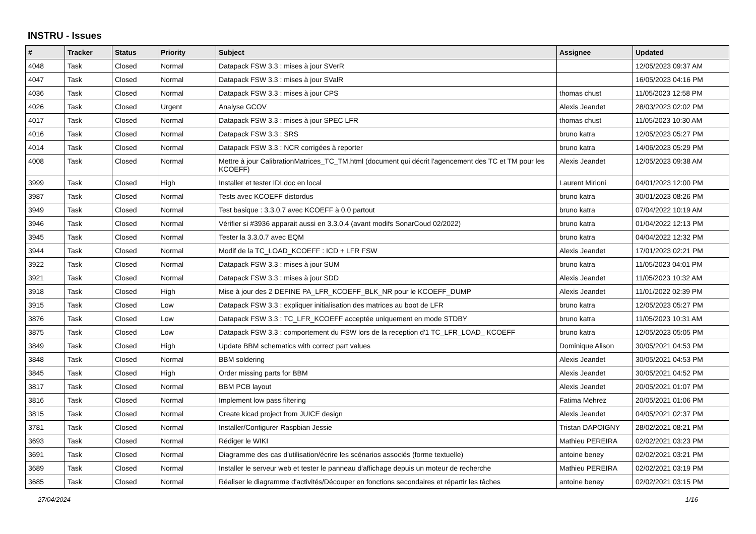INSTRU - Issues
| # | Tracker | Status | Priority | Subject | Assignee | Updated |
| --- | --- | --- | --- | --- | --- | --- |
| 4048 | Task | Closed | Normal | Datapack FSW 3.3 : mises à jour SVerR | | 12/05/2023 09:37 AM |
| 4047 | Task | Closed | Normal | Datapack FSW 3.3 : mises à jour SValR | | 16/05/2023 04:16 PM |
| 4036 | Task | Closed | Normal | Datapack FSW 3.3 : mises à jour CPS | thomas chust | 11/05/2023 12:58 PM |
| 4026 | Task | Closed | Urgent | Analyse GCOV | Alexis Jeandet | 28/03/2023 02:02 PM |
| 4017 | Task | Closed | Normal | Datapack FSW 3.3 : mises à jour SPEC LFR | thomas chust | 11/05/2023 10:30 AM |
| 4016 | Task | Closed | Normal | Datapack FSW 3.3 : SRS | bruno katra | 12/05/2023 05:27 PM |
| 4014 | Task | Closed | Normal | Datapack FSW 3.3 : NCR corrigées à reporter | bruno katra | 14/06/2023 05:29 PM |
| 4008 | Task | Closed | Normal | Mettre à jour CalibrationMatrices_TC_TM.html (document qui décrit l'agencement des TC et TM pour les KCOEFF) | Alexis Jeandet | 12/05/2023 09:38 AM |
| 3999 | Task | Closed | High | Installer et tester IDLdoc en local | Laurent Mirioni | 04/01/2023 12:00 PM |
| 3987 | Task | Closed | Normal | Tests avec KCOEFF distordus | bruno katra | 30/01/2023 08:26 PM |
| 3949 | Task | Closed | Normal | Test basique : 3.3.0.7 avec KCOEFF à 0.0 partout | bruno katra | 07/04/2022 10:19 AM |
| 3946 | Task | Closed | Normal | Vérifier si #3936 apparait aussi en 3.3.0.4 (avant modifs SonarCoud 02/2022) | bruno katra | 01/04/2022 12:13 PM |
| 3945 | Task | Closed | Normal | Tester la 3.3.0.7 avec EQM | bruno katra | 04/04/2022 12:32 PM |
| 3944 | Task | Closed | Normal | Modif de la TC_LOAD_KCOEFF : ICD + LFR FSW | Alexis Jeandet | 17/01/2023 02:21 PM |
| 3922 | Task | Closed | Normal | Datapack FSW 3.3 : mises à jour SUM | bruno katra | 11/05/2023 04:01 PM |
| 3921 | Task | Closed | Normal | Datapack FSW 3.3 : mises à jour SDD | Alexis Jeandet | 11/05/2023 10:32 AM |
| 3918 | Task | Closed | High | Mise à jour des 2 DEFINE PA_LFR_KCOEFF_BLK_NR pour le KCOEFF_DUMP | Alexis Jeandet | 11/01/2022 02:39 PM |
| 3915 | Task | Closed | Low | Datapack FSW 3.3 : expliquer initialisation des matrices au boot de LFR | bruno katra | 12/05/2023 05:27 PM |
| 3876 | Task | Closed | Low | Datapack FSW 3.3 : TC_LFR_KCOEFF acceptée uniquement en mode STDBY | bruno katra | 11/05/2023 10:31 AM |
| 3875 | Task | Closed | Low | Datapack FSW 3.3 : comportement du FSW lors de la reception d'1 TC_LFR_LOAD_ KCOEFF | bruno katra | 12/05/2023 05:05 PM |
| 3849 | Task | Closed | High | Update BBM schematics with correct part values | Dominique Alison | 30/05/2021 04:53 PM |
| 3848 | Task | Closed | Normal | BBM soldering | Alexis Jeandet | 30/05/2021 04:53 PM |
| 3845 | Task | Closed | High | Order missing parts for BBM | Alexis Jeandet | 30/05/2021 04:52 PM |
| 3817 | Task | Closed | Normal | BBM PCB layout | Alexis Jeandet | 20/05/2021 01:07 PM |
| 3816 | Task | Closed | Normal | Implement low pass filtering | Fatima Mehrez | 20/05/2021 01:06 PM |
| 3815 | Task | Closed | Normal | Create kicad project from JUICE design | Alexis Jeandet | 04/05/2021 02:37 PM |
| 3781 | Task | Closed | Normal | Installer/Configurer Raspbian Jessie | Tristan DAPOIGNY | 28/02/2021 08:21 PM |
| 3693 | Task | Closed | Normal | Rédiger le WIKI | Mathieu PEREIRA | 02/02/2021 03:23 PM |
| 3691 | Task | Closed | Normal | Diagramme des cas d'utilisation/écrire les scénarios associés (forme textuelle) | antoine beney | 02/02/2021 03:21 PM |
| 3689 | Task | Closed | Normal | Installer le serveur web et tester le panneau d'affichage depuis un moteur de recherche | Mathieu PEREIRA | 02/02/2021 03:19 PM |
| 3685 | Task | Closed | Normal | Réaliser le diagramme d'activités/Découper en fonctions secondaires et répartir les tâches | antoine beney | 02/02/2021 03:15 PM |
27/04/2024 1/16